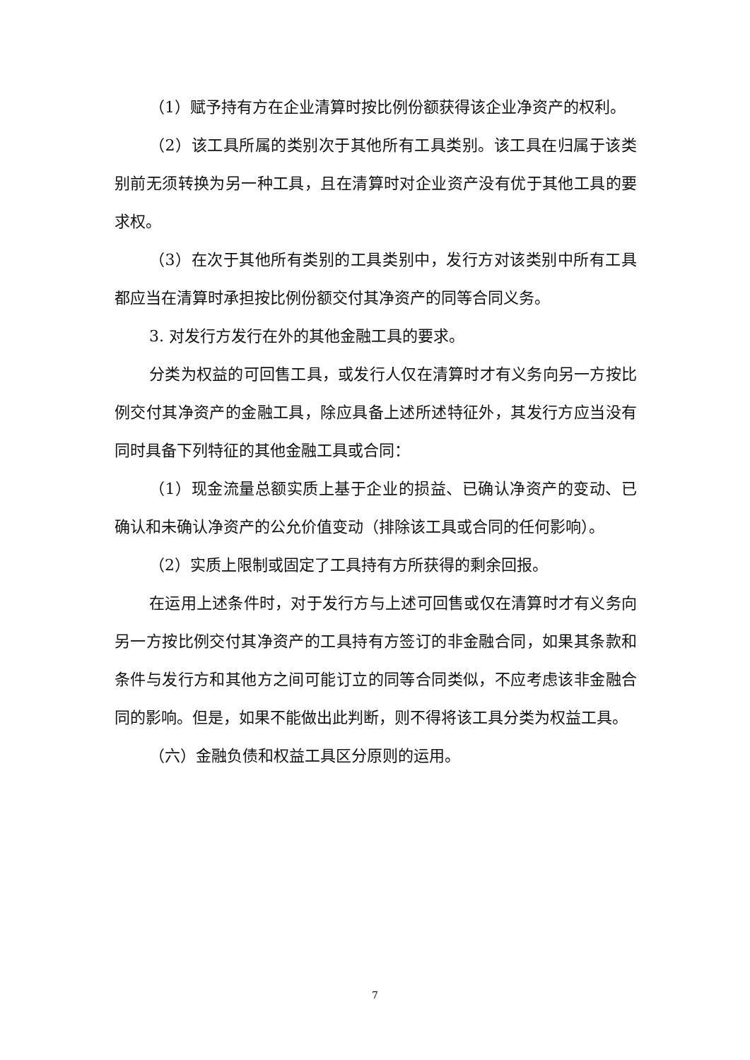（1）赋予持有方在企业清算时按比例份额获得该企业净资产的权利。
（2）该工具所属的类别次于其他所有工具类别。该工具在归属于该类别前无须转换为另一种工具，且在清算时对企业资产没有优于其他工具的要求权。
（3）在次于其他所有类别的工具类别中，发行方对该类别中所有工具都应当在清算时承担按比例份额交付其净资产的同等合同义务。
3. 对发行方发行在外的其他金融工具的要求。
分类为权益的可回售工具，或发行人仅在清算时才有义务向另一方按比例交付其净资产的金融工具，除应具备上述所述特征外，其发行方应当没有同时具备下列特征的其他金融工具或合同：
（1）现金流量总额实质上基于企业的损益、已确认净资产的变动、已确认和未确认净资产的公允价值变动（排除该工具或合同的任何影响）。
（2）实质上限制或固定了工具持有方所获得的剩余回报。
在运用上述条件时，对于发行方与上述可回售或仅在清算时才有义务向另一方按比例交付其净资产的工具持有方签订的非金融合同，如果其条款和条件与发行方和其他方之间可能订立的同等合同类似，不应考虑该非金融合同的影响。但是，如果不能做出此判断，则不得将该工具分类为权益工具。
（六）金融负债和权益工具区分原则的运用。
7